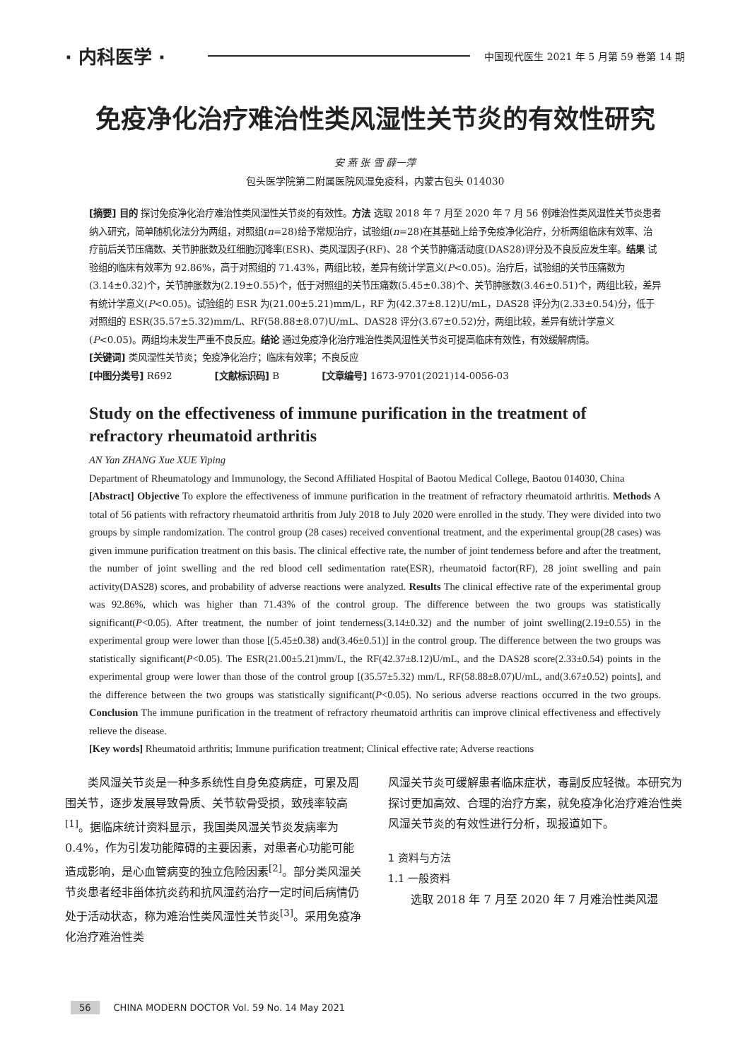· 内科医学 · 中国现代医生 2021 年 5 月第 59 卷第 14 期
免疫净化治疗难治性类风湿性关节炎的有效性研究
安 燕 张 雪 薛一萍
包头医学院第二附属医院风湿免疫科，内蒙古包头 014030
[摘要] 目的 探讨免疫净化治疗难治性类风湿性关节炎的有效性。方法 选取 2018 年 7 月至 2020 年 7 月 56 例难治性类风湿性关节炎患者纳入研究，简单随机化法分为两组，对照组(n=28)给予常规治疗，试验组(n=28)在其基础上给予免疫净化治疗，分析两组临床有效率、治疗前后关节压痛数、关节肿胀数及红细胞沉降率(ESR)、类风湿因子(RF)、28 个关节肿痛活动度(DAS28)评分及不良反应发生率。结果 试验组的临床有效率为 92.86%，高于对照组的 71.43%，两组比较，差异有统计学意义(P<0.05)。治疗后，试验组的关节压痛数为(3.14±0.32)个，关节肿胀数为(2.19±0.55)个，低于对照组的关节压痛数(5.45±0.38)个、关节肿胀数(3.46±0.51)个，两组比较，差异有统计学意义(P<0.05)。试验组的 ESR 为(21.00±5.21)mm/L，RF 为(42.37±8.12)U/mL，DAS28 评分为(2.33±0.54)分，低于对照组的 ESR(35.57±5.32)mm/L、RF(58.88±8.07)U/mL、DAS28 评分(3.67±0.52)分，两组比较，差异有统计学意义(P<0.05)。两组均未发生严重不良反应。结论 通过免疫净化治疗难治性类风湿性关节炎可提高临床有效性，有效缓解病情。
[关键词] 类风湿性关节炎；免疫净化治疗；临床有效率；不良反应
[中图分类号] R692 [文献标识码] B [文章编号] 1673-9701(2021)14-0056-03
Study on the effectiveness of immune purification in the treatment of refractory rheumatoid arthritis
AN Yan ZHANG Xue XUE Yiping
Department of Rheumatology and Immunology, the Second Affiliated Hospital of Baotou Medical College, Baotou 014030, China
[Abstract] Objective To explore the effectiveness of immune purification in the treatment of refractory rheumatoid arthritis. Methods A total of 56 patients with refractory rheumatoid arthritis from July 2018 to July 2020 were enrolled in the study. They were divided into two groups by simple randomization. The control group (28 cases) received conventional treatment, and the experimental group(28 cases) was given immune purification treatment on this basis. The clinical effective rate, the number of joint tenderness before and after the treatment, the number of joint swelling and the red blood cell sedimentation rate(ESR), rheumatoid factor(RF), 28 joint swelling and pain activity(DAS28) scores, and probability of adverse reactions were analyzed. Results The clinical effective rate of the experimental group was 92.86%, which was higher than 71.43% of the control group. The difference between the two groups was statistically significant(P<0.05). After treatment, the number of joint tenderness(3.14±0.32) and the number of joint swelling(2.19±0.55) in the experimental group were lower than those [(5.45±0.38) and(3.46±0.51)] in the control group. The difference between the two groups was statistically significant(P<0.05). The ESR(21.00±5.21)mm/L, the RF(42.37±8.12)U/mL, and the DAS28 score(2.33±0.54) points in the experimental group were lower than those of the control group [(35.57±5.32) mm/L, RF(58.88±8.07)U/mL, and(3.67±0.52) points], and the difference between the two groups was statistically significant(P<0.05). No serious adverse reactions occurred in the two groups. Conclusion The immune purification in the treatment of refractory rheumatoid arthritis can improve clinical effectiveness and effectively relieve the disease.
[Key words] Rheumatoid arthritis; Immune purification treatment; Clinical effective rate; Adverse reactions
类风湿关节炎是一种多系统性自身免疫病症，可累及周围关节，逐步发展导致骨质、关节软骨受损，致残率较高<sup>[1]</sup>。据临床统计资料显示，我国类风湿关节炎发病率为 0.4%，作为引发功能障碍的主要因素，对患者心功能可能造成影响，是心血管病变的独立危险因素<sup>[2]</sup>。部分类风湿关节炎患者经非甾体抗炎药和抗风湿药治疗一定时间后病情仍处于活动状态，称为难治性类风湿性关节炎<sup>[3]</sup>。采用免疫净化治疗难治性类
风湿关节炎可缓解患者临床症状，毒副反应轻微。本研究为探讨更加高效、合理的治疗方案，就免疫净化治疗难治性类风湿关节炎的有效性进行分析，现报道如下。
1 资料与方法
1.1 一般资料
选取 2018 年 7 月至 2020 年 7 月难治性类风湿
56 CHINA MODERN DOCTOR Vol. 59 No. 14 May 2021